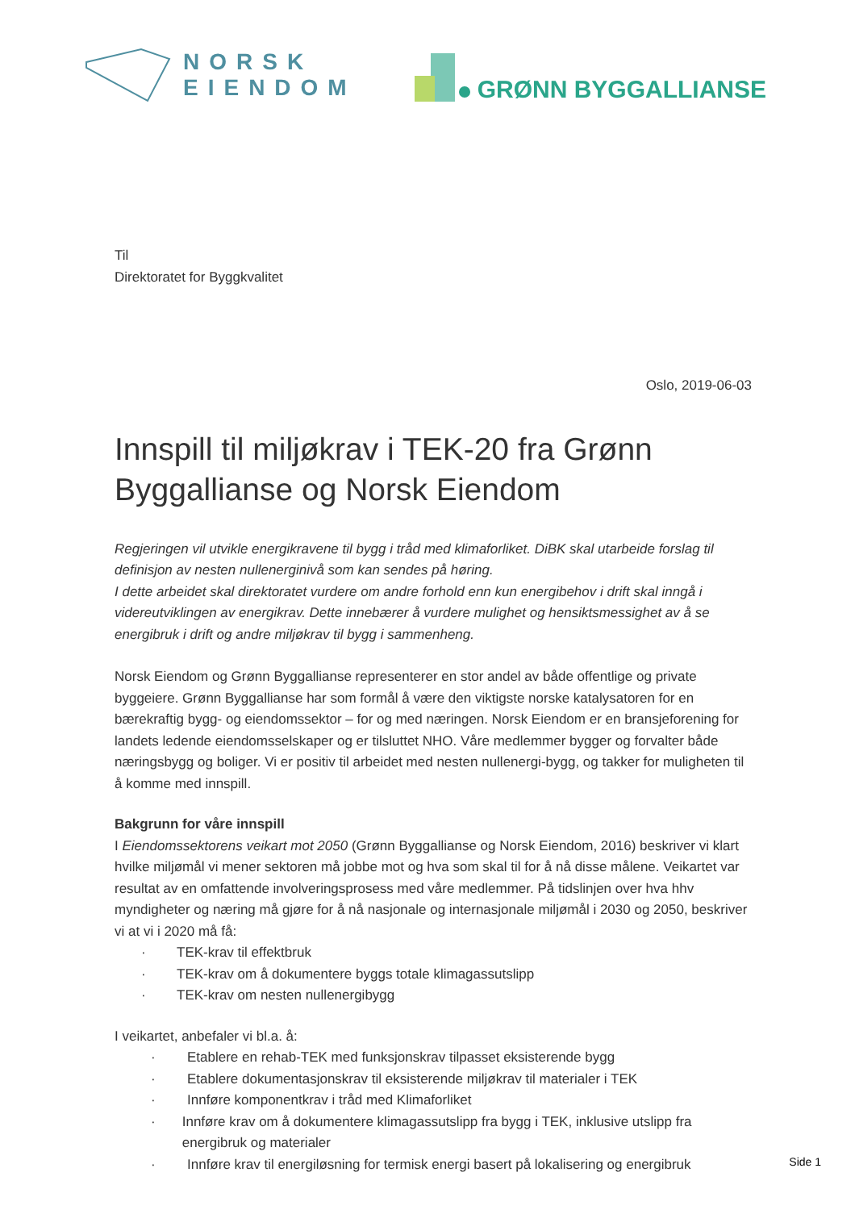NORSK
EIENDOM
GRØNN BYGGALLIANSE
Til
Direktoratet for Byggkvalitet
Oslo, 2019-06-03
Innspill til miljøkrav i TEK-20 fra Grønn Byggallianse og Norsk Eiendom
Regjeringen vil utvikle energikravene til bygg i tråd med klimaforliket. DiBK skal utarbeide forslag til definisjon av nesten nullenerginivå som kan sendes på høring.
I dette arbeidet skal direktoratet vurdere om andre forhold enn kun energibehov i drift skal inngå i videreutviklingen av energikrav. Dette innebærer å vurdere mulighet og hensiktsmessighet av å se energibruk i drift og andre miljøkrav til bygg i sammenheng.
Norsk Eiendom og Grønn Byggallianse representerer en stor andel av både offentlige og private byggeiere. Grønn Byggallianse har som formål å være den viktigste norske katalysatoren for en bærekraftig bygg- og eiendomssektor – for og med næringen. Norsk Eiendom er en bransjeforening for landets ledende eiendomsselskaper og er tilsluttet NHO. Våre medlemmer bygger og forvalter både næringsbygg og boliger. Vi er positiv til arbeidet med nesten nullenergi-bygg, og takker for muligheten til å komme med innspill.
Bakgrunn for våre innspill
I Eiendomssektorens veikart mot 2050 (Grønn Byggallianse og Norsk Eiendom, 2016) beskriver vi klart hvilke miljømål vi mener sektoren må jobbe mot og hva som skal til for å nå disse målene. Veikartet var resultat av en omfattende involveringsprosess med våre medlemmer. På tidslinjen over hva hhv myndigheter og næring må gjøre for å nå nasjonale og internasjonale miljømål i 2030 og 2050, beskriver vi at vi i 2020 må få:
· TEK-krav til effektbruk
· TEK-krav om å dokumentere byggs totale klimagassutslipp
· TEK-krav om nesten nullenergibygg
I veikartet, anbefaler vi bl.a. å:
· Etablere en rehab-TEK med funksjonskrav tilpasset eksisterende bygg
· Etablere dokumentasjonskrav til eksisterende miljøkrav til materialer i TEK
· Innføre komponentkrav i tråd med Klimaforliket
· Innføre krav om å dokumentere klimagassutslipp fra bygg i TEK, inklusive utslipp fra energibruk og materialer
· Innføre krav til energiløsning for termisk energi basert på lokalisering og energibruk
Side 1